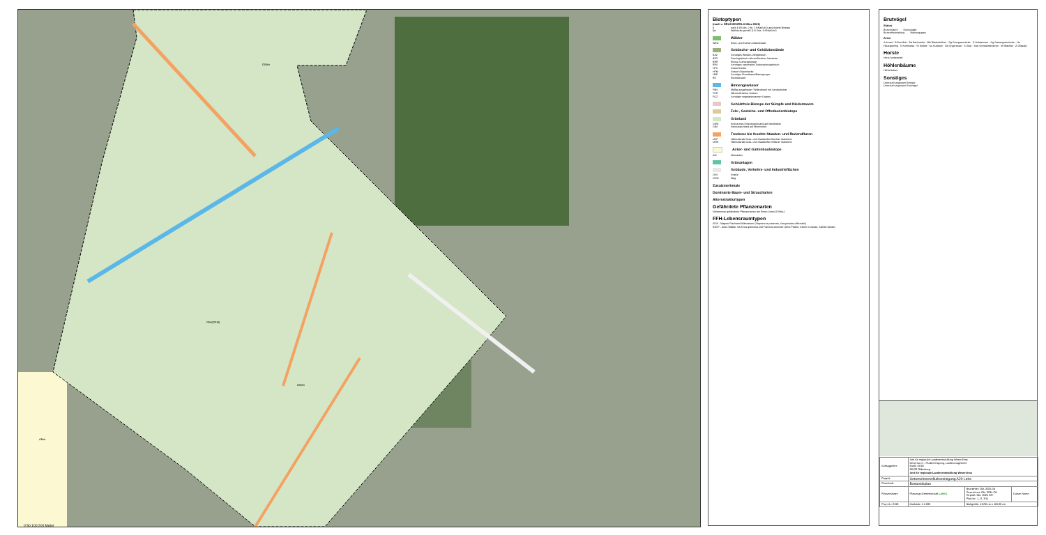GIMm
GIM(GEM)
GIMm
AMm
0 50 100 200 Meter
Biotoptypen
(nach v. DRACHENFELS März 2021)
§ nach § 30 Abs. 2 Nr. 1 BNatSchG geschützte Biotope
§w Wallhecke gemäß § 22 Abs. 3 NNatSchG
Wälder
WEG Erlen- und Eschen-Galeriewald
Gebüsche- und Gehölzbestände
BAZ Sonstiges Weiden-Ufergebüsch
BFR Feuchtgebüsch nährstoffreicher Standorte
BRR Rubus-/Lianengestrüpp
BRS Sonstiges naturnahes Sukzessionsgebüsch
HFS Strauchhecke
HFM Strauch-Baumhecke
HBE Sonstiger Einzelbaum/Baumgruppe
BE Einzelstrauch
Binnengewässer
FMS Mäßig ausgebauter Tieflandbach mit Sandsubstrat
FGR Nährstoffreicher Graben
FGZ Sonstiger vegetationsarmer Graben
Gehölzfreie Biotope der Sümpfe und Niedermoore
Fels-, Gesteins- und Offenbodenbiotope
Grünland
GEM Artenarmes Extensivgrünland auf Moorböden
GIM Intensivgrünland auf Moorböden
Trockene bis feuchte Stauden- und Ruderalfluren
UHF Halbruderale Gras- und Staudenflur feuchter Standorte
UHM Halbruderale Gras- und Staudenflur mittlerer Standorte
Acker- und Gartenbaubiotope
AM Mooracker
Grünanlagen
Gebäude, Verkehrs- und Industrieflächen
OVS Straße
OVW Weg
Zusatzmerkmale
Dominante Baum- und Straucharten
Altersstrukturtypen
Gefährdete Pflanzenarten
Vorkommen gefährdeter Pflanzenarten der Roten Listen (D/Nds.)
FFH-Lebensraumtypen
6510 - Magere Flachland-Mähwiesen (Alopecurus pratensis, Sanguisorba officinalis)
91E0* - Auen-Wälder mit Alnus glutinosa und Fraxinus excelsior (Alno-Padion, Alnion in-canae, Salicion albae)
Brutvögel
Status
Brutverdacht Durchzügler
Brutzeitfeststellung Nahrungsgast
Arten
A Amsel · B Buchfink · Ba Bachstelze · Blk Blaukehlchen · Dg Dorngrasmücke · G Goldammer · Gg Gartengrasmücke · Ha Haussperling · K Kohlmeise · Ki Kiebitz · Ku Kuckuck · Sd Singdrossel · St Star · Swk Schwarzkehlchen · W Wachtel · Zi Zilpzalp
Horste
Horst (unbesetzt)
Höhlenbäume
Höhlenbaum
Sonstiges
Untersuchungsraum Biotope
Untersuchungsraum Brutvögel
| Auftraggeber: | Amt für regionale Landesentwicklung Weser-Ems Dezernat 4 – Flurbereinigung, Landmanagement Markt 15/16 26122 Oldenburg Amt für regionale Landesentwicklung Weser-Ems | | |
| Projekt: | Unternehmensflurbereinigung A20 Lehe | | |
| Planinhalt: | Bestandsplan | | |
| Planverfasser: | Planungs-Gemeinschaft LaReG | Bearbeitet: Okt. 2024 JB Gezeichnet: Okt. 2024 CB Geprüft: Okt. 2024 GR Plan-Nr.: 1, S. 3/11 | Datum Name |
| Proj.-Nr.: 2158 | Maßstab: 1:1.000 | Blattgröße: 42,00 cm x 116,00 cm | |